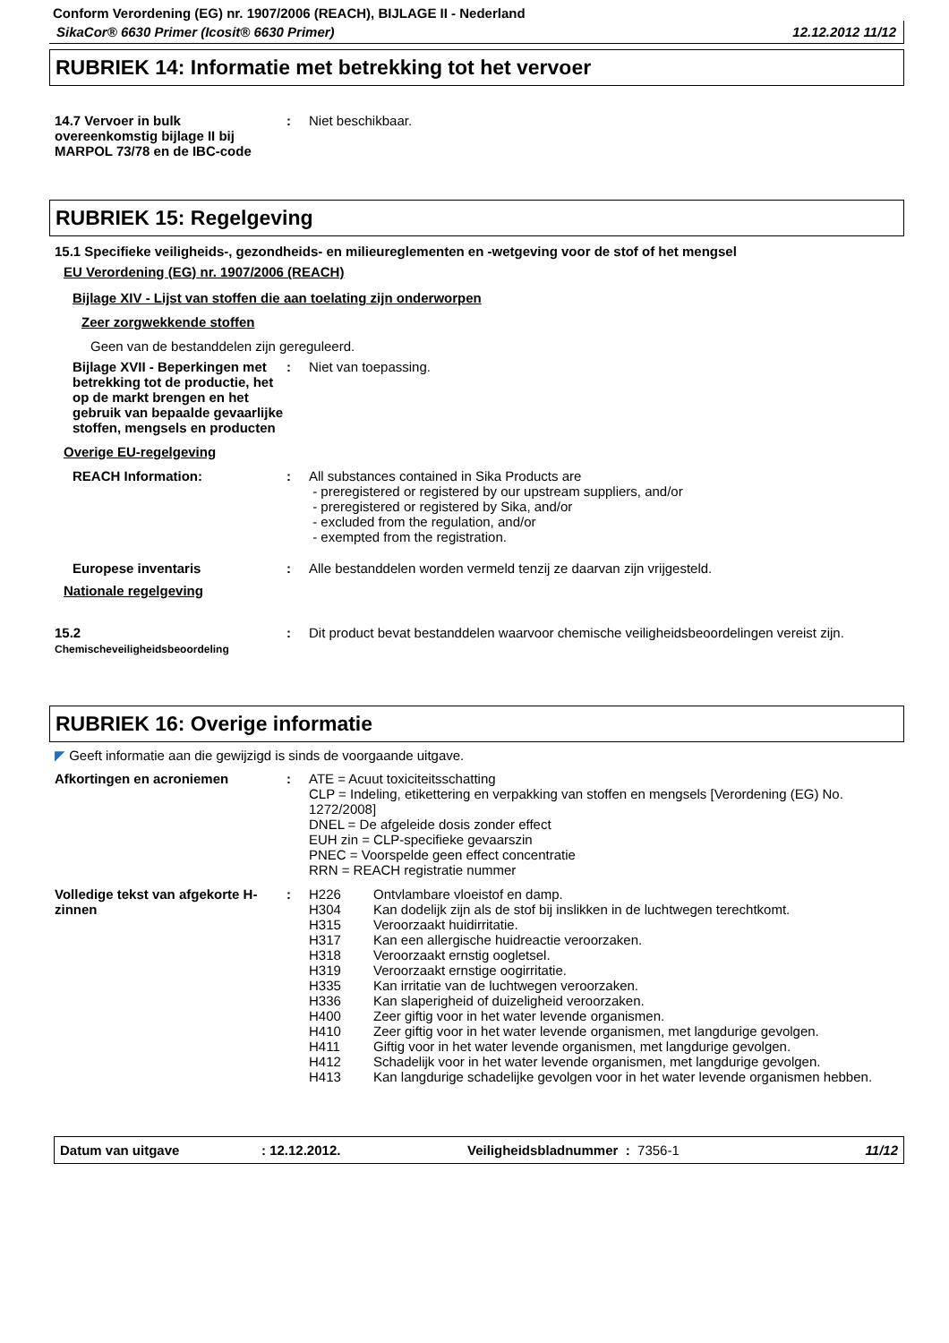Conform Verordening (EG) nr. 1907/2006 (REACH), BIJLAGE II - Nederland
SikaCor® 6630 Primer (Icosit® 6630 Primer) 12.12.2012 11/12
RUBRIEK 14: Informatie met betrekking tot het vervoer
14.7 Vervoer in bulk overeenkomstig bijlage II bij MARPOL 73/78 en de IBC-code
: Niet beschikbaar.
RUBRIEK 15: Regelgeving
15.1 Specifieke veiligheids-, gezondheids- en milieureglementen en -wetgeving voor de stof of het mengsel
EU Verordening (EG) nr. 1907/2006 (REACH)
Bijlage XIV - Lijst van stoffen die aan toelating zijn onderworpen
Zeer zorgwekkende stoffen
Geen van de bestanddelen zijn gereguleerd.
Bijlage XVII - Beperkingen met betrekking tot de productie, het op de markt brengen en het gebruik van bepaalde gevaarlijke stoffen, mengsels en producten
: Niet van toepassing.
Overige EU-regelgeving
REACH Information: : All substances contained in Sika Products are
- preregistered or registered by our upstream suppliers, and/or
- preregistered or registered by Sika, and/or
- excluded from the regulation, and/or
- exempted from the registration.
Europese inventaris : Alle bestanddelen worden vermeld tenzij ze daarvan zijn vrijgesteld.
Nationale regelgeving
15.2
Chemischeveiligheidsbeoordeling
: Dit product bevat bestanddelen waarvoor chemische veiligheidsbeoordelingen vereist zijn.
RUBRIEK 16: Overige informatie
◤ Geeft informatie aan die gewijzigd is sinds de voorgaande uitgave.
Afkortingen en acroniemen : ATE = Acuut toxiciteitsschatting
CLP = Indeling, etikettering en verpakking van stoffen en mengsels [Verordening (EG) No. 1272/2008]
DNEL = De afgeleide dosis zonder effect
EUH zin = CLP-specifieke gevaarszin
PNEC = Voorspelde geen effect concentratie
RRN = REACH registratie nummer
Volledige tekst van afgekorte H-zinnen
: H226 Ontvlambare vloeistof en damp.
H304 Kan dodelijk zijn als de stof bij inslikken in de luchtwegen terechtkomt.
H315 Veroorzaakt huidirritatie.
H317 Kan een allergische huidreactie veroorzaken.
H318 Veroorzaakt ernstig oogletsel.
H319 Veroorzaakt ernstige oogirritatie.
H335 Kan irritatie van de luchtwegen veroorzaken.
H336 Kan slaperigheid of duizeligheid veroorzaken.
H400 Zeer giftig voor in het water levende organismen.
H410 Zeer giftig voor in het water levende organismen, met langdurige gevolgen.
H411 Giftig voor in het water levende organismen, met langdurige gevolgen.
H412 Schadelijk voor in het water levende organismen, met langdurige gevolgen.
H413 Kan langdurige schadelijke gevolgen voor in het water levende organismen hebben.
Datum van uitgave: 12.12.2012. Veiligheidsbladnummer : 7356-1 11/12